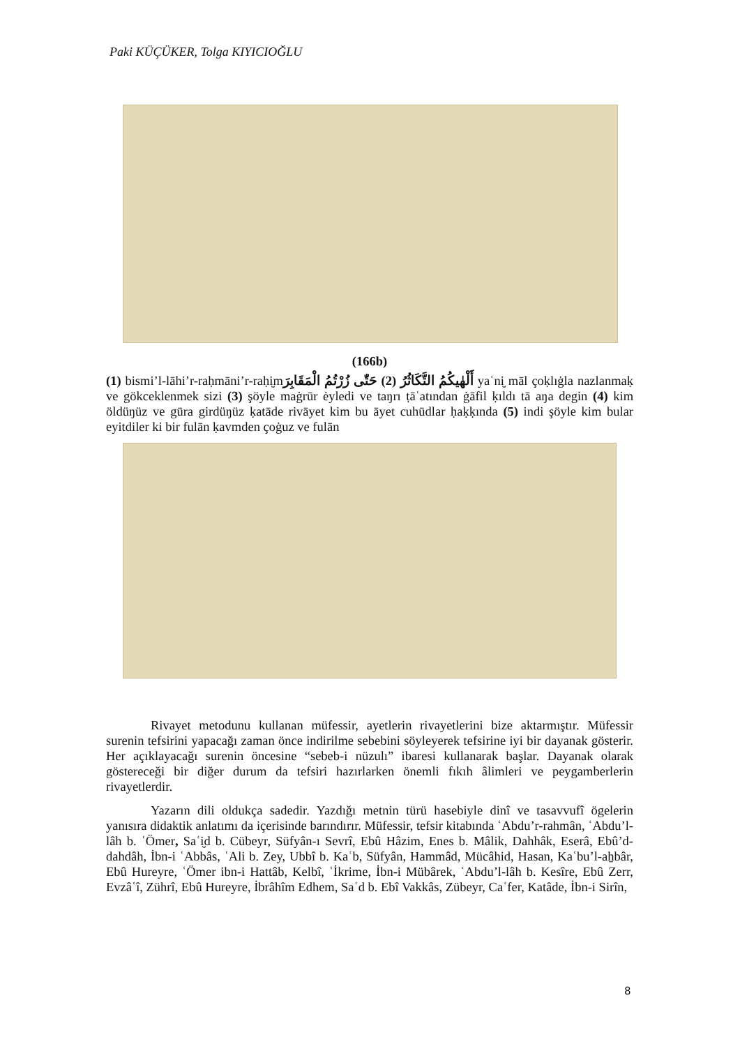Paki KÜÇÜKER, Tolga KIYICIOĞLU
(166b)
(1) bismi’l-lāhi’r-raḥmāni’r-raḥi̮mأَلْهٰيكُمُ التَّكَاثُرُ (2) حَتّٰى زُرْتُمُ الْمَقَابِرَ yaʿni̮ māl çoḳlıġla nazlanmaḳ ve gökceklenmek sizi (3) şöyle maġrūr ėyledi ve taŋrı ṭāʿatından ġāfil ḳıldı tā aŋa degin (4) kim öldüŋüz ve gūra girdüŋüz ḳatāde rivāyet kim bu āyet cuhūdlar ḥaḳḳında (5) indi şöyle kim bular eyitdiler ki bir fulān ḳavmden çoġuz ve fulān
Rivayet metodunu kullanan müfessir, ayetlerin rivayetlerini bize aktarmıştır. Müfessir surenin tefsirini yapacağı zaman önce indirilme sebebini söyleyerek tefsirine iyi bir dayanak gösterir. Her açıklayacağı surenin öncesine “sebeb-i nüzulı” ibaresi kullanarak başlar. Dayanak olarak göstereceği bir diğer durum da tefsiri hazırlarken önemli fıkıh âlimleri ve peygamberlerin rivayetlerdir.
Yazarın dili oldukça sadedir. Yazdığı metnin türü hasebiyle dinî ve tasavvufî ögelerin yanısıra didaktik anlatımı da içerisinde barındırır. Müfessir, tefsir kitabında ʿAbdu’r-rahmân, ʿAbdu’l-lâh b. ʿÖmer, Saʿi̮d b. Cübeyr, Süfyân-ı Sevrî, Ebû Hâzim, Enes b. Mâlik, Dahhâk, Eserâ, Ebû’d-dahdâh, İbn-i ʿAbbâs, ʿAli b. Zey, Ubbî b. Kaʿb, Süfyân, Hammâd, Mücâhid, Hasan, Kaʿbu’l-aẖbâr, Ebû Hureyre, ʿÖmer ibn-i Hattâb, Kelbî, ʿİkrime, İbn-i Mübârek, ʿAbdu’l-lâh b. Kesîre, Ebû Zerr, Evzâʿî, Zührî, Ebû Hureyre, İbrâhîm Edhem, Saʿd b. Ebî Vakkâs, Zübeyr, Caʿfer, Katâde, İbn-i Sirîn,
8